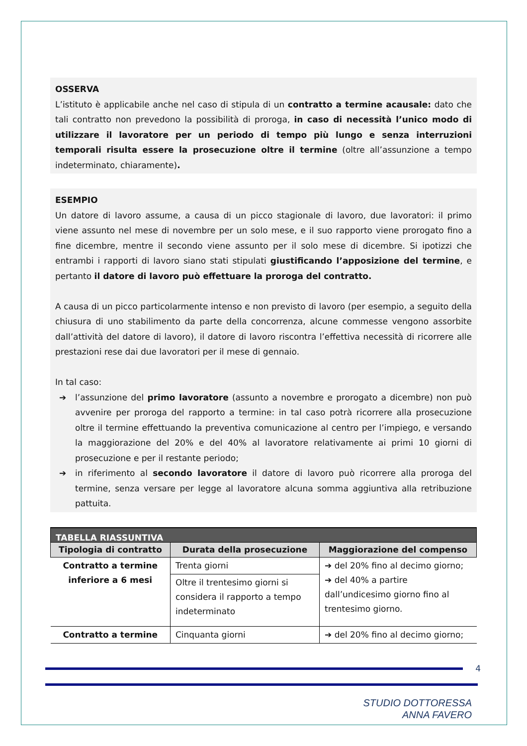OSSERVA
L’istituto è applicabile anche nel caso di stipula di un contratto a termine acausale: dato che tali contratto non prevedono la possibilità di proroga, in caso di necessità l’unico modo di utilizzare il lavoratore per un periodo di tempo più lungo e senza interruzioni temporali risulta essere la prosecuzione oltre il termine (oltre all’assunzione a tempo indeterminato, chiaramente).
ESEMPIO
Un datore di lavoro assume, a causa di un picco stagionale di lavoro, due lavoratori: il primo viene assunto nel mese di novembre per un solo mese, e il suo rapporto viene prorogato fino a fine dicembre, mentre il secondo viene assunto per il solo mese di dicembre. Si ipotizzi che entrambi i rapporti di lavoro siano stati stipulati giustificando l’apposizione del termine, e pertanto il datore di lavoro può effettuare la proroga del contratto.
A causa di un picco particolarmente intenso e non previsto di lavoro (per esempio, a seguito della chiusura di uno stabilimento da parte della concorrenza, alcune commesse vengono assorbite dall’attività del datore di lavoro), il datore di lavoro riscontra l’effettiva necessità di ricorrere alle prestazioni rese dai due lavoratori per il mese di gennaio.
In tal caso:
➔ l’assunzione del primo lavoratore (assunto a novembre e prorogato a dicembre) non può avvenire per proroga del rapporto a termine: in tal caso potrà ricorrere alla prosecuzione oltre il termine effettuando la preventiva comunicazione al centro per l’impiego, e versando la maggiorazione del 20% e del 40% al lavoratore relativamente ai primi 10 giorni di prosecuzione e per il restante periodo;
➔ in riferimento al secondo lavoratore il datore di lavoro può ricorrere alla proroga del termine, senza versare per legge al lavoratore alcuna somma aggiuntiva alla retribuzione pattuita.
| TABELLA RIASSUNTIVA | | |
| Tipologia di contratto | Durata della prosecuzione | Maggiorazione del compenso |
| Contratto a termine inferiore a 6 mesi | Trenta giorni | ➔ del 20% fino al decimo giorno; ➔ del 40% a partire dall’undicesimo giorno fino al trentesimo giorno. |
| | Oltre il trentesimo giorni si considera il rapporto a tempo indeterminato | |
| Contratto a termine | Cinquanta giorni | ➔ del 20% fino al decimo giorno; |
4
STUDIO DOTTORESSA
ANNA FAVERO